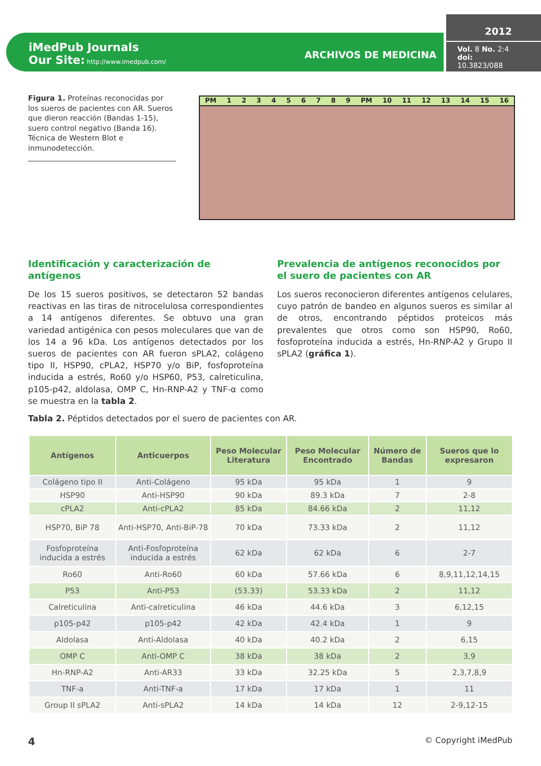iMedPub Journals
Our Site: http://www.imedpub.com/
ARCHIVOS DE MEDICINA
2012
Vol. 8 No. 2:4
doi: 10.3823/088
Figura 1. Proteínas reconocidas por los sueros de pacientes con AR. Sueros que dieron reacción (Bandas 1-15), suero control negativo (Banda 16). Técnica de Western Blot e inmunodetección.
PM 1 2 3 4 5 6 7 8 9 PM 10 11 12 13 14 15 16
Identificación y caracterización de antígenos
De los 15 sueros positivos, se detectaron 52 bandas reactivas en las tiras de nitrocelulosa correspondientes a 14 antígenos diferentes. Se obtuvo una gran variedad antigénica con pesos moleculares que van de los 14 a 96 kDa. Los antígenos detectados por los sueros de pacientes con AR fueron sPLA2, colágeno tipo II, HSP90, cPLA2, HSP70 y/o BiP, fosfoproteína inducida a estrés, Ro60 y/o HSP60, P53, calreticulina, p105-p42, aldolasa, OMP C, Hn-RNP-A2 y TNF-α como se muestra en la tabla 2.
Prevalencia de antígenos reconocidos por el suero de pacientes con AR
Los sueros reconocieron diferentes antígenos celulares, cuyo patrón de bandeo en algunos sueros es similar al de otros, encontrando péptidos proteicos más prevalentes que otros como son HSP90, Ro60, fosfoproteína inducida a estrés, Hn-RNP-A2 y Grupo II sPLA2 (gráfica 1).
Tabla 2. Péptidos detectados por el suero de pacientes con AR.
| Antígenos | Anticuerpos | Peso Molecular Literatura | Peso Molecular Encontrado | Número de Bandas | Sueros que lo expresaron |
| --- | --- | --- | --- | --- | --- |
| Colágeno tipo II | Anti-Colágeno | 95 kDa | 95 kDa | 1 | 9 |
| HSP90 | Anti-HSP90 | 90 kDa | 89.3 kDa | 7 | 2-8 |
| cPLA2 | Anti-cPLA2 | 85 kDa | 84.66 kDa | 2 | 11,12 |
| HSP70, BiP 78 | Anti-HSP70, Anti-BiP-78 | 70 kDa | 73.33 kDa | 2 | 11,12 |
| Fosfoproteína inducida a estrés | Anti-Fosfoproteína inducida a estrés | 62 kDa | 62 kDa | 6 | 2-7 |
| Ro60 | Anti-Ro60 | 60 kDa | 57.66 kDa | 6 | 8,9,11,12,14,15 |
| P53 | Anti-P53 | (53.33) | 53.33 kDa | 2 | 11,12 |
| Calreticulina | Anti-calreticulina | 46 kDa | 44.6 kDa | 3 | 6,12,15 |
| p105-p42 | p105-p42 | 42 kDa | 42.4 kDa | 1 | 9 |
| Aldolasa | Anti-Aldolasa | 40 kDa | 40.2 kDa | 2 | 6,15 |
| OMP C | Anti-OMP C | 38 kDa | 38 kDa | 2 | 3,9 |
| Hn-RNP-A2 | Anti-AR33 | 33 kDa | 32.25 kDa | 5 | 2,3,7,8,9 |
| TNF-a | Anti-TNF-a | 17 kDa | 17 kDa | 1 | 11 |
| Group II sPLA2 | Anti-sPLA2 | 14 kDa | 14 kDa | 12 | 2-9,12-15 |
4 © Copyright iMedPub